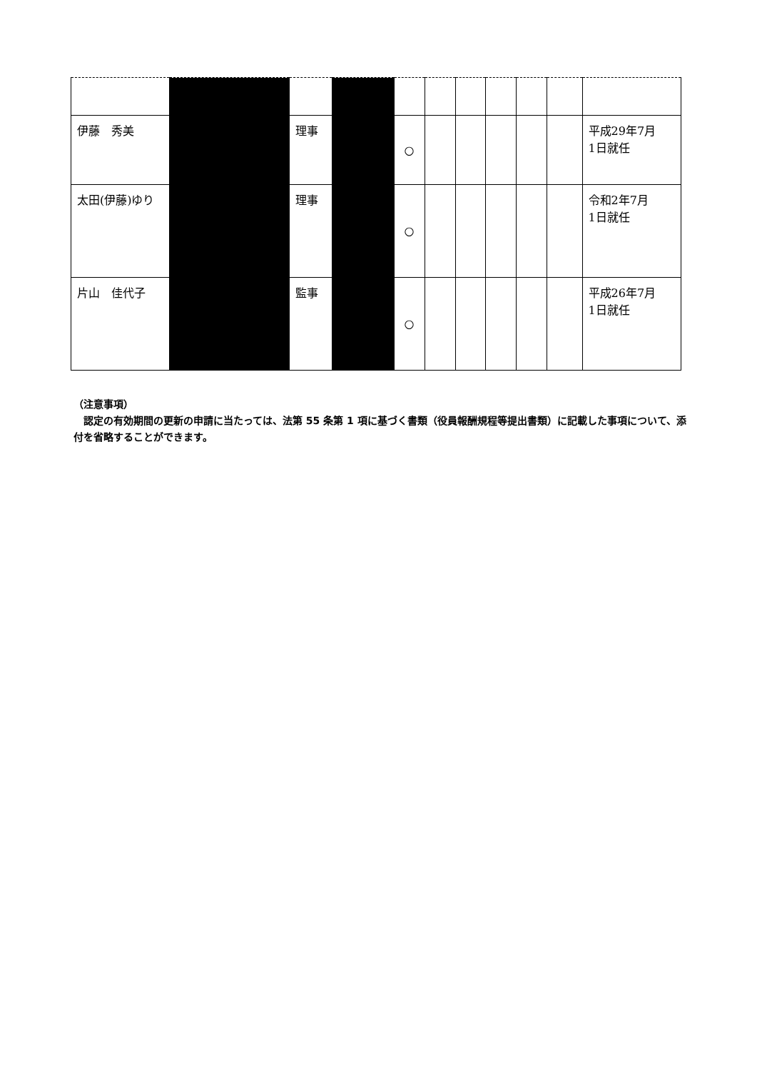| 伊藤 秀美 | | 理事 | | ○ | | | | | | 平成29年7月 1日就任 |
| 太田(伊藤)ゆり | | 理事 | | ○ | | | | | | 令和2年7月 1日就任 |
| 片山 佳代子 | | 監事 | | ○ | | | | | | 平成26年7月 1日就任 |
（注意事項）
　認定の有効期間の更新の申請に当たっては、法第 55 条第 1 項に基づく書類（役員報酬規程等提出書類）に記載した事項について、添付を省略することができます。